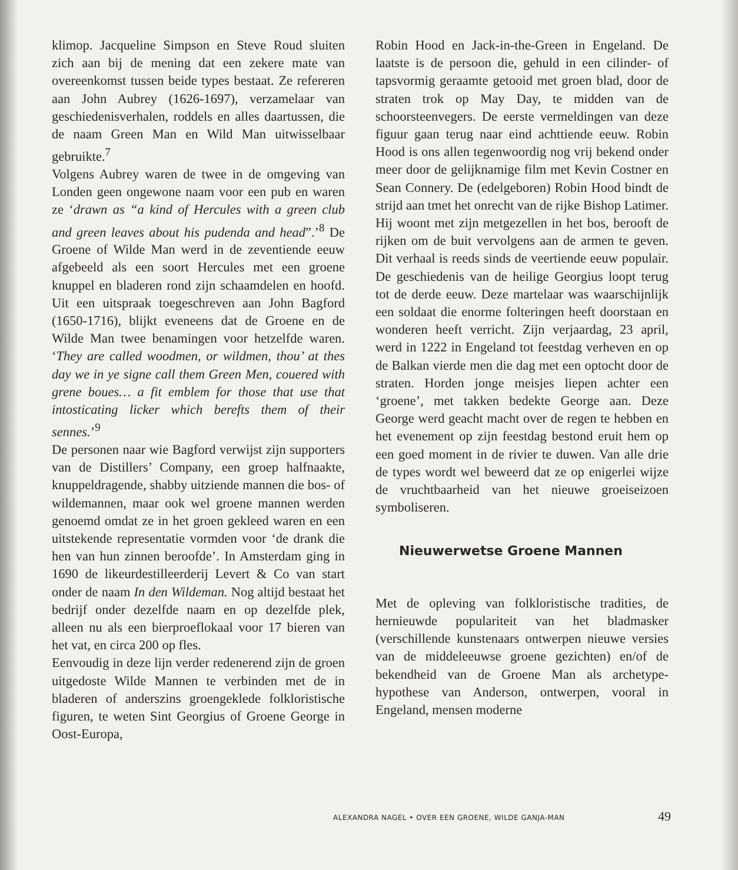klimop. Jacqueline Simpson en Steve Roud sluiten zich aan bij de mening dat een zekere mate van overeenkomst tussen beide types bestaat. Ze refereren aan John Aubrey (1626-1697), verzamelaar van geschiedenisverhalen, roddels en alles daartussen, die de naam Green Man en Wild Man uitwisselbaar gebruikte.<sup>7</sup>
Volgens Aubrey waren de twee in de omgeving van Londen geen ongewone naam voor een pub en waren ze ‘drawn as “a kind of Hercules with a green club and green leaves about his pudenda and head”.’<sup>8</sup> De Groene of Wilde Man werd in de zeventiende eeuw afgebeeld als een soort Hercules met een groene knuppel en bladeren rond zijn schaamdelen en hoofd. Uit een uitspraak toegeschreven aan John Bagford (1650-1716), blijkt eveneens dat de Groene en de Wilde Man twee benamingen voor hetzelfde waren. ‘They are called woodmen, or wildmen, thou’ at thes day we in ye signe call them Green Men, couered with grene boues… a fit emblem for those that use that intosticating licker which berefts them of their sennes.’<sup>9</sup>
De personen naar wie Bagford verwijst zijn supporters van de Distillers’ Company, een groep halfnaakte, knuppeldragende, shabby uitziende mannen die bos- of wildemannen, maar ook wel groene mannen werden genoemd omdat ze in het groen gekleed waren en een uitstekende representatie vormden voor ‘de drank die hen van hun zinnen beroofde’. In Amsterdam ging in 1690 de likeurdestilleerderij Levert & Co van start onder de naam In den Wildeman. Nog altijd bestaat het bedrijf onder dezelfde naam en op dezelfde plek, alleen nu als een bierproeflokaal voor 17 bieren van het vat, en circa 200 op fles.
Eenvoudig in deze lijn verder redenerend zijn de groen uitgedoste Wilde Mannen te verbinden met de in bladeren of anderszins groengeklede folkloristische figuren, te weten Sint Georgius of Groene George in Oost-Europa,
Robin Hood en Jack-in-the-Green in Engeland. De laatste is de persoon die, gehuld in een cilinder- of tapsvormig geraamte getooid met groen blad, door de straten trok op May Day, te midden van de schoorsteenvegers. De eerste vermeldingen van deze figuur gaan terug naar eind achttiende eeuw. Robin Hood is ons allen tegenwoordig nog vrij bekend onder meer door de gelijknamige film met Kevin Costner en Sean Connery. De (edelgeboren) Robin Hood bindt de strijd aan tmet het onrecht van de rijke Bishop Latimer. Hij woont met zijn metgezellen in het bos, berooft de rijken om de buit vervolgens aan de armen te geven. Dit verhaal is reeds sinds de veertiende eeuw populair. De geschiedenis van de heilige Georgius loopt terug tot de derde eeuw. Deze martelaar was waarschijnlijk een soldaat die enorme folteringen heeft doorstaan en wonderen heeft verricht. Zijn verjaardag, 23 april, werd in 1222 in Engeland tot feestdag verheven en op de Balkan vierde men die dag met een optocht door de straten. Horden jonge meisjes liepen achter een ‘groene’, met takken bedekte George aan. Deze George werd geacht macht over de regen te hebben en het evenement op zijn feestdag bestond eruit hem op een goed moment in de rivier te duwen. Van alle drie de types wordt wel beweerd dat ze op enigerlei wijze de vruchtbaarheid van het nieuwe groeiseizoen symboliseren.
Nieuwerwetse Groene Mannen
Met de opleving van folkloristische tradities, de hernieuwde populariteit van het bladmasker (verschillende kunstenaars ontwerpen nieuwe versies van de middeleeuwse groene gezichten) en/of de bekendheid van de Groene Man als archetype-hypothese van Anderson, ontwerpen, vooral in Engeland, mensen moderne
ALEXANDRA NAGEL • OVER EEN GROENE, WILDE GANJA-MAN
49